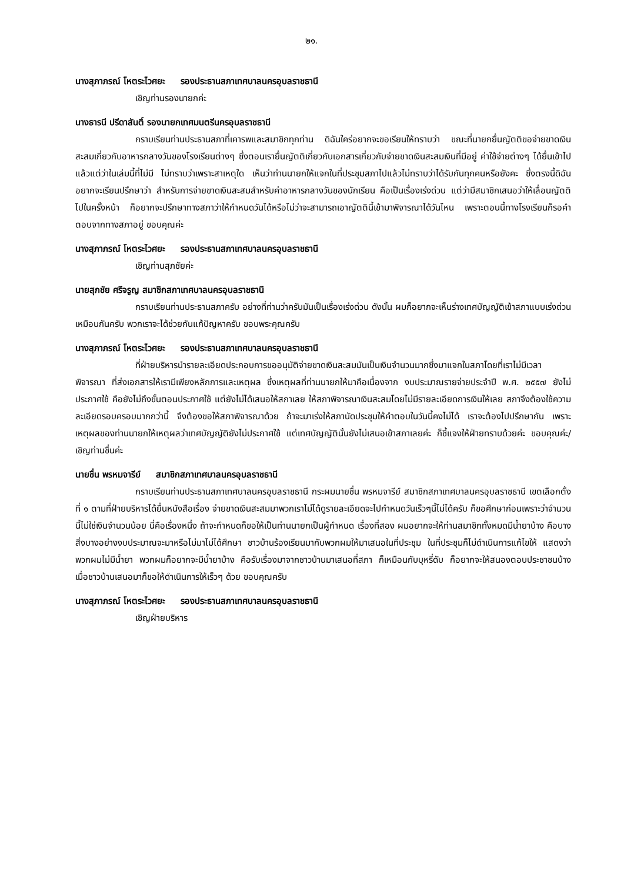๒๑.
นางสุภาภรณ์ โหตระไวศยะ รองประธานสภาเทศบาลนครอุบลราชธานี
เชิญท่านรองนายกค่ะ
นางธารนี ปรีดาสันติ์ รองนายกเทศมนตรีนครอุบลราชธานี
กราบเรียนท่านประธานสภาที่เคารพและสมาชิกทุกท่าน ดิฉันใคร่อยากจะขอเรียนให้ทราบว่า ขณะที่นายกยื่นญัตติขอจ่ายขาดเงินสะสมเกี่ยวกับอาหารกลางวันของโรงเรียนต่างๆ ซึ่งตอนเรายื่นญัตติเกี่ยวกับเอกสารเกี่ยวกับจ่ายขาดเงินสะสมเงินที่มีอยู่ ค่าใช้จ่ายต่างๆ ได้ยื่นเข้าไปแล้วแต่ว่าในเล่มนี้ที่ไม่มี ไม่ทราบว่าเพราะสาเหตุใด เห็นว่าท่านนายกให้แจกในที่ประชุมสภาไปแล้วไม่ทราบว่าได้รับกันทุกคนหรือยังคะ ซึ่งตรงนี้ดิฉันอยากจะเรียนปรึกษาว่า สำหรับการจ่ายขาดเงินสะสมสำหรับค่าอาหารกลางวันของนักเรียน คือเป็นเรื่องเร่งด่วน แต่ว่ามีสมาชิกเสนอว่าให้เลื่อนญัตติไปในครั้งหน้า ก็อยากจะปรึกษาทางสภาว่าให้กำหนดวันได้หรือไม่ว่าจะสามารถเอาญัตตินี้เข้ามาพิจารณาได้วันไหน เพราะตอนนี้ทางโรงเรียนก็รอคำตอบจากทางสภาอยู่ ขอบคุณค่ะ
นางสุภาภรณ์ โหตระไวศยะ รองประธานสภาเทศบาลนครอุบลราชธานี
เชิญท่านสุภชัยค่ะ
นายสุภชัย ศรีจรูญ สมาชิกสภาเทศบาลนครอุบลราชธานี
กราบเรียนท่านประธานสภาครับ อย่างที่ท่านว่าครับมันเป็นเรื่องเร่งด่วน ดังนั้น ผมก็อยากจะเห็นร่างเทศบัญญัติเข้าสภาแบบเร่งด่วนเหมือนกันครับ พวกเราจะได้ช่วยกันแก้ปัญหาครับ ขอบพระคุณครับ
นางสุภาภรณ์ โหตระไวศยะ รองประธานสภาเทศบาลนครอุบลราชธานี
ที่ฝ่ายบริหารนำรายละเอียดประกอบการขออนุมัติจ่ายขาดเงินสะสมมันเป็นเงินจำนวนมากซึ่งมาแจกในสภาโดยที่เราไม่มีเวลาพิจารณา ที่ส่งเอกสารให้เรามีเพียงหลักการและเหตุผล ซึ่งเหตุผลที่ท่านนายกให้มาคือเนื่องจาก งบประมาณรายจ่ายประจำปี พ.ศ. ๒๕๕๗ ยังไม่ประกาศใช้ คือยังไม่ถึงขั้นตอนประกาศใช้ แต่ยังไม่ได้เสนอให้สภาเลย ให้สภาพิจารณาเงินสะสมโดยไม่มีรายละเอียดการเงินให้เลย สภาจึงต้องใช้ความละเอียดรอบครอบมากกว่านี้ จึงต้องขอให้สภาพิจารณาด้วย ถ้าจะมาเร่งให้สภานัดประชุมให้คำตอบในวันนี้คงไม่ได้ เราจะต้องไปปรึกษากัน เพราะเหตุผลของท่านนายกให้เหตุผลว่าเทศบัญญัติยังไม่ประกาศใช้ แต่เทศบัญญัตินั้นยังไม่เสนอเข้าสภาเลยค่ะ ก็ชี้แจงให้ฝ่ายทราบด้วยค่ะ ขอบคุณค่ะ/ เชิญท่านชื่นค่ะ
นายชื่น พรหมจารีย์ สมาชิกสภาเทศบาลนครอุบลราชธานี
กราบเรียนท่านประธานสภาเทศบาลนครอุบลราชธานี กระผมนายชื่น พรหมจารีย์ สมาชิกสภาเทศบาลนครอุบลราชธานี เขตเลือกตั้งที่ ๑ ตามที่ฝ่ายบริหารได้ยื่นหนังสือเรื่อง จ่ายขาดเงินสะสมมาพวกเราไม่ได้ดูรายละเอียดจะไปกำหนดวันเร็วๆนี้ไม่ได้ครับ ก็ขอศึกษาก่อนเพราะว่าจำนวนนี้ไม่ใช่เงินจำนวนน้อย นี่คือเรื่องหนึ่ง ถ้าจะกำหนดก็ขอให้เป็นท่านนายกเป็นผู้กำหนด เรื่องที่สอง ผมอยากจะให้ท่านสมาชิกทั้งหมดมีน้ำยาบ้าง คือบางสิ่งบางอย่างงบประมาณจะมาหรือไม่มาไม่ได้ศึกษา ชาวบ้านร้องเรียนมากับพวกผมให้มาเสนอในที่ประชุม ในที่ประชุมก็ไม่ดำเนินการแก้ไขให้ แสดงว่าพวกผมไม่มีน้ำยา พวกผมก็อยากจะมีน้ำยาบ้าง คือรับเรื่องมาจากชาวบ้านมาเสนอที่สภา ก็เหมือนกับบุหรี่ดับ ก็อยากจะให้สนองตอบประชาชนบ้าง เมื่อชาวบ้านเสนอมาก็ขอให้ดำเนินการให้เร็วๆ ด้วย ขอบคุณครับ
นางสุภาภรณ์ โหตระไวศยะ รองประธานสภาเทศบาลนครอุบลราชธานี
เชิญฝ่ายบริหาร